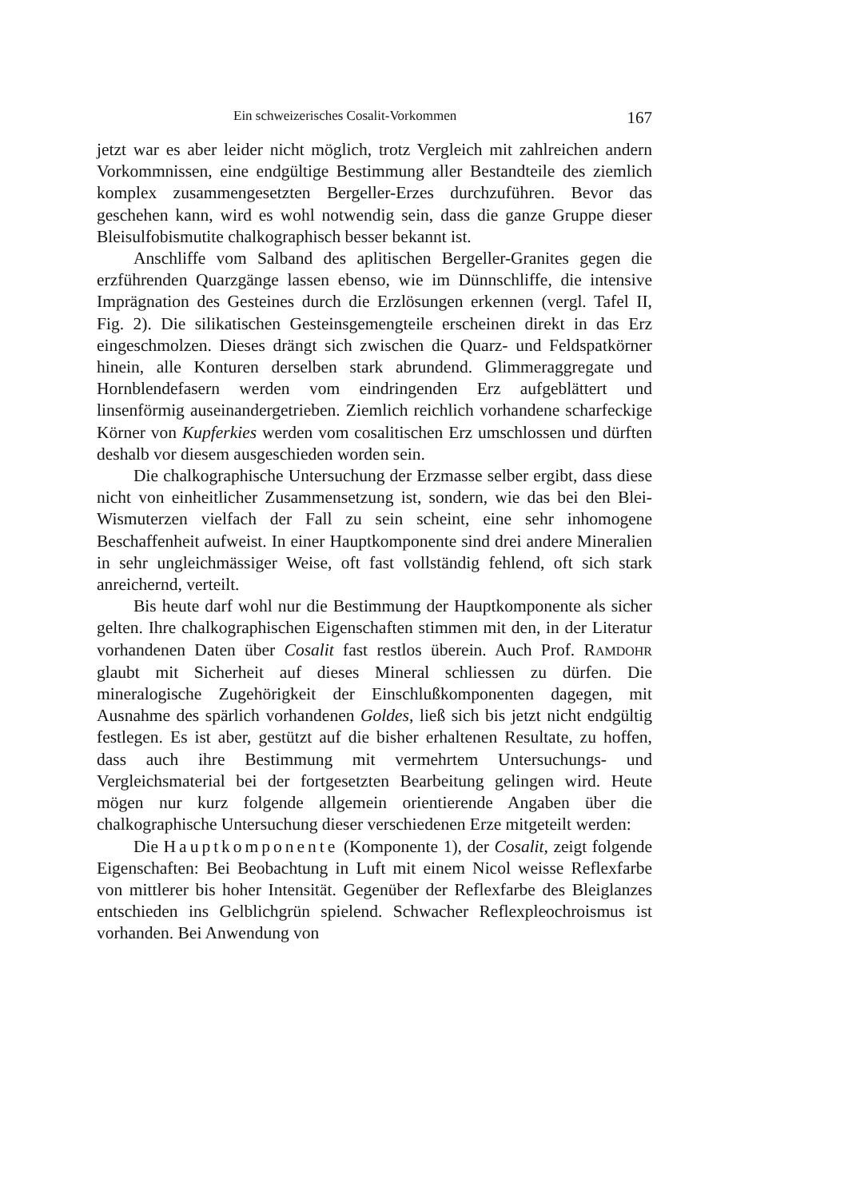Ein schweizerisches Cosalit-Vorkommen 167
jetzt war es aber leider nicht möglich, trotz Vergleich mit zahlreichen andern Vorkommnissen, eine endgültige Bestimmung aller Bestandteile des ziemlich komplex zusammengesetzten Bergeller-Erzes durchzuführen. Bevor das geschehen kann, wird es wohl notwendig sein, dass die ganze Gruppe dieser Bleisulfobismutite chalkographisch besser bekannt ist.
Anschliffe vom Salband des aplitischen Bergeller-Granites gegen die erzführenden Quarzgänge lassen ebenso, wie im Dünnschliffe, die intensive Imprägnation des Gesteines durch die Erzlösungen erkennen (vergl. Tafel II, Fig. 2). Die silikatischen Gesteinsgemengteile erscheinen direkt in das Erz eingeschmolzen. Dieses drängt sich zwischen die Quarz- und Feldspatkörner hinein, alle Konturen derselben stark abrundend. Glimmeraggregate und Hornblendefasern werden vom eindringenden Erz aufgeblättert und linsenförmig auseinandergetrieben. Ziemlich reichlich vorhandene scharfeckige Körner von Kupferkies werden vom cosalitischen Erz umschlossen und dürften deshalb vor diesem ausgeschieden worden sein.
Die chalkographische Untersuchung der Erzmasse selber ergibt, dass diese nicht von einheitlicher Zusammensetzung ist, sondern, wie das bei den Blei-Wismuterzen vielfach der Fall zu sein scheint, eine sehr inhomogene Beschaffenheit aufweist. In einer Hauptkomponente sind drei andere Mineralien in sehr ungleichmässiger Weise, oft fast vollständig fehlend, oft sich stark anreichernd, verteilt.
Bis heute darf wohl nur die Bestimmung der Hauptkomponente als sicher gelten. Ihre chalkographischen Eigenschaften stimmen mit den, in der Literatur vorhandenen Daten über Cosalit fast restlos überein. Auch Prof. RAMDOHR glaubt mit Sicherheit auf dieses Mineral schliessen zu dürfen. Die mineralogische Zugehörigkeit der Einschlußkomponenten dagegen, mit Ausnahme des spärlich vorhandenen Goldes, ließ sich bis jetzt nicht endgültig festlegen. Es ist aber, gestützt auf die bisher erhaltenen Resultate, zu hoffen, dass auch ihre Bestimmung mit vermehrtem Untersuchungs- und Vergleichsmaterial bei der fortgesetzten Bearbeitung gelingen wird. Heute mögen nur kurz folgende allgemein orientierende Angaben über die chalkographische Untersuchung dieser verschiedenen Erze mitgeteilt werden:
Die Hauptkomponente (Komponente 1), der Cosalit, zeigt folgende Eigenschaften: Bei Beobachtung in Luft mit einem Nicol weisse Reflexfarbe von mittlerer bis hoher Intensität. Gegenüber der Reflexfarbe des Bleiglanzes entschieden ins Gelblichgrün spielend. Schwacher Reflexpleochroismus ist vorhanden. Bei Anwendung von